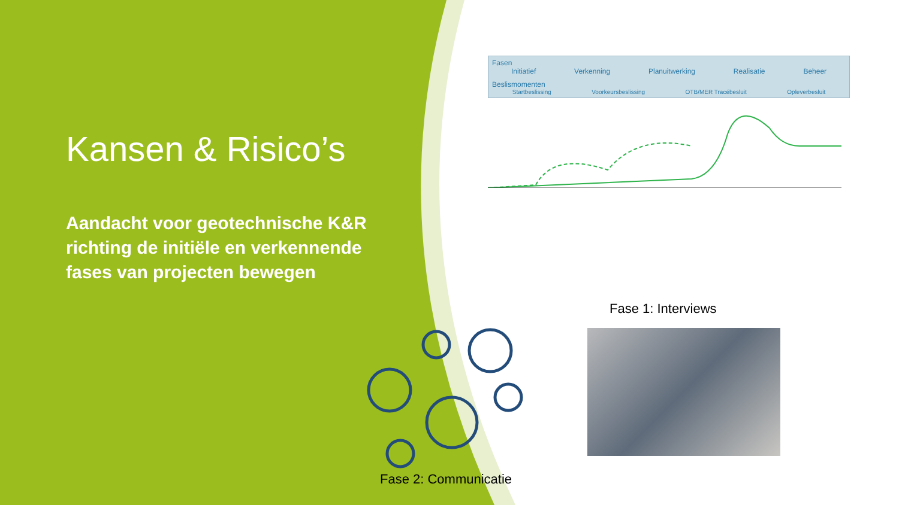Kansen & Risico’s
Aandacht voor geotechnische K&R richting de initiële en verkennende fases van projecten bewegen
Fasen
Initiatief Verkenning Planuitwerking Realisatie Beheer
Beslismomenten
Startbeslissing Voorkeursbeslissing OTB/MER Tracébesluit Opleverbesluit
Fase 1: Interviews
Fase 2: Communicatie